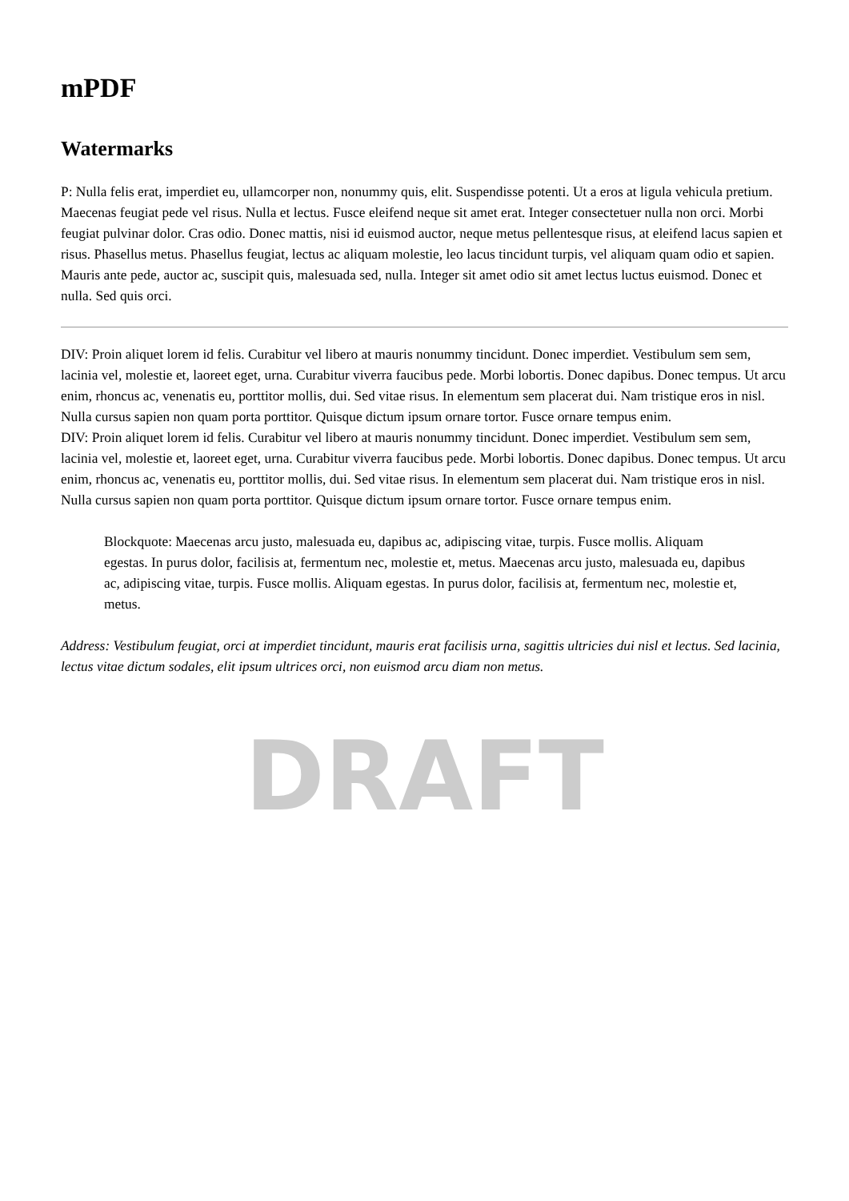mPDF
Watermarks
P: Nulla felis erat, imperdiet eu, ullamcorper non, nonummy quis, elit. Suspendisse potenti. Ut a eros at ligula vehicula pretium. Maecenas feugiat pede vel risus. Nulla et lectus. Fusce eleifend neque sit amet erat. Integer consectetuer nulla non orci. Morbi feugiat pulvinar dolor. Cras odio. Donec mattis, nisi id euismod auctor, neque metus pellentesque risus, at eleifend lacus sapien et risus. Phasellus metus. Phasellus feugiat, lectus ac aliquam molestie, leo lacus tincidunt turpis, vel aliquam quam odio et sapien. Mauris ante pede, auctor ac, suscipit quis, malesuada sed, nulla. Integer sit amet odio sit amet lectus luctus euismod. Donec et nulla. Sed quis orci.
DIV: Proin aliquet lorem id felis. Curabitur vel libero at mauris nonummy tincidunt. Donec imperdiet. Vestibulum sem sem, lacinia vel, molestie et, laoreet eget, urna. Curabitur viverra faucibus pede. Morbi lobortis. Donec dapibus. Donec tempus. Ut arcu enim, rhoncus ac, venenatis eu, porttitor mollis, dui. Sed vitae risus. In elementum sem placerat dui. Nam tristique eros in nisl. Nulla cursus sapien non quam porta porttitor. Quisque dictum ipsum ornare tortor. Fusce ornare tempus enim.
DIV: Proin aliquet lorem id felis. Curabitur vel libero at mauris nonummy tincidunt. Donec imperdiet. Vestibulum sem sem, lacinia vel, molestie et, laoreet eget, urna. Curabitur viverra faucibus pede. Morbi lobortis. Donec dapibus. Donec tempus. Ut arcu enim, rhoncus ac, venenatis eu, porttitor mollis, dui. Sed vitae risus. In elementum sem placerat dui. Nam tristique eros in nisl. Nulla cursus sapien non quam porta porttitor. Quisque dictum ipsum ornare tortor. Fusce ornare tempus enim.
Blockquote: Maecenas arcu justo, malesuada eu, dapibus ac, adipiscing vitae, turpis. Fusce mollis. Aliquam egestas. In purus dolor, facilisis at, fermentum nec, molestie et, metus. Maecenas arcu justo, malesuada eu, dapibus ac, adipiscing vitae, turpis. Fusce mollis. Aliquam egestas. In purus dolor, facilisis at, fermentum nec, molestie et, metus.
Address: Vestibulum feugiat, orci at imperdiet tincidunt, mauris erat facilisis urna, sagittis ultricies dui nisl et lectus. Sed lacinia, lectus vitae dictum sodales, elit ipsum ultrices orci, non euismod arcu diam non metus.
DRAFT